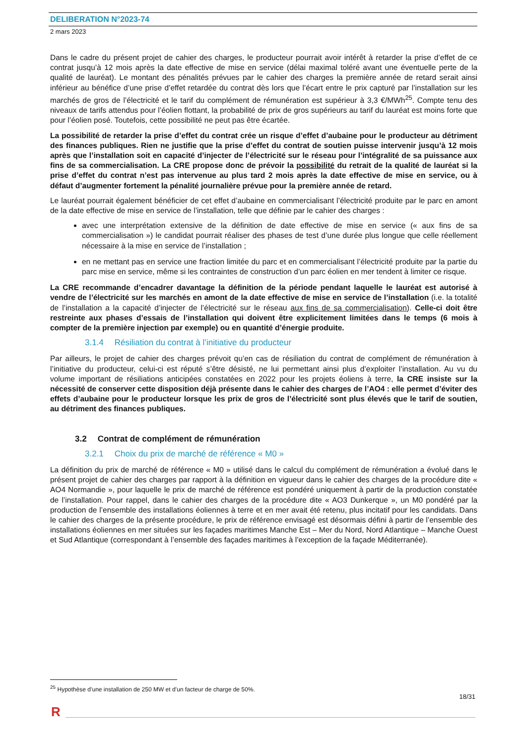DELIBERATION N°2023-74
2 mars 2023
Dans le cadre du présent projet de cahier des charges, le producteur pourrait avoir intérêt à retarder la prise d’effet de ce contrat jusqu’à 12 mois après la date effective de mise en service (délai maximal toléré avant une éventuelle perte de la qualité de lauréat). Le montant des pénalités prévues par le cahier des charges la première année de retard serait ainsi inférieur au bénéfice d’une prise d’effet retardée du contrat dès lors que l’écart entre le prix capturé par l’installation sur les marchés de gros de l’électricité et le tarif du complément de rémunération est supérieur à 3,3 €/MWh<sup>25</sup>. Compte tenu des niveaux de tarifs attendus pour l’éolien flottant, la probabilité de prix de gros supérieurs au tarif du lauréat est moins forte que pour l’éolien posé. Toutefois, cette possibilité ne peut pas être écartée.
La possibilité de retarder la prise d’effet du contrat crée un risque d’effet d’aubaine pour le producteur au détriment des finances publiques. Rien ne justifie que la prise d’effet du contrat de soutien puisse intervenir jusqu’à 12 mois après que l’installation soit en capacité d’injecter de l’électricité sur le réseau pour l’intégralité de sa puissance aux fins de sa commercialisation. La CRE propose donc de prévoir la possibilité du retrait de la qualité de lauréat si la prise d’effet du contrat n’est pas intervenue au plus tard 2 mois après la date effective de mise en service, ou à défaut d’augmenter fortement la pénalité journalière prévue pour la première année de retard.
Le lauréat pourrait également bénéficier de cet effet d’aubaine en commercialisant l’électricité produite par le parc en amont de la date effective de mise en service de l’installation, telle que définie par le cahier des charges :
avec une interprétation extensive de la définition de date effective de mise en service (« aux fins de sa commercialisation ») le candidat pourrait réaliser des phases de test d’une durée plus longue que celle réellement nécessaire à la mise en service de l’installation ;
en ne mettant pas en service une fraction limitée du parc et en commercialisant l’électricité produite par la partie du parc mise en service, même si les contraintes de construction d’un parc éolien en mer tendent à limiter ce risque.
La CRE recommande d’encadrer davantage la définition de la période pendant laquelle le lauréat est autorisé à vendre de l’électricité sur les marchés en amont de la date effective de mise en service de l’installation (i.e. la totalité de l’installation a la capacité d’injecter de l’électricité sur le réseau aux fins de sa commercialisation). Celle-ci doit être restreinte aux phases d’essais de l’installation qui doivent être explicitement limitées dans le temps (6 mois à compter de la première injection par exemple) ou en quantité d’énergie produite.
3.1.4 Résiliation du contrat à l’initiative du producteur
Par ailleurs, le projet de cahier des charges prévoit qu’en cas de résiliation du contrat de complément de rémunération à l’initiative du producteur, celui-ci est réputé s’être désisté, ne lui permettant ainsi plus d’exploiter l’installation. Au vu du volume important de résiliations anticipées constatées en 2022 pour les projets éoliens à terre, la CRE insiste sur la nécessité de conserver cette disposition déjà présente dans le cahier des charges de l’AO4 : elle permet d’éviter des effets d’aubaine pour le producteur lorsque les prix de gros de l’électricité sont plus élevés que le tarif de soutien, au détriment des finances publiques.
3.2 Contrat de complément de rémunération
3.2.1 Choix du prix de marché de référence « M0 »
La définition du prix de marché de référence « M0 » utilisé dans le calcul du complément de rémunération a évolué dans le présent projet de cahier des charges par rapport à la définition en vigueur dans le cahier des charges de la procédure dite « AO4 Normandie », pour laquelle le prix de marché de référence est pondéré uniquement à partir de la production constatée de l’installation. Pour rappel, dans le cahier des charges de la procédure dite « AO3 Dunkerque », un M0 pondéré par la production de l’ensemble des installations éoliennes à terre et en mer avait été retenu, plus incitatif pour les candidats. Dans le cahier des charges de la présente procédure, le prix de référence envisagé est désormais défini à partir de l’ensemble des installations éoliennes en mer situées sur les façades maritimes Manche Est – Mer du Nord, Nord Atlantique – Manche Ouest et Sud Atlantique (correspondant à l’ensemble des façades maritimes à l’exception de la façade Méditerranée).
<sup>25</sup> Hypothèse d’une installation de 250 MW et d’un facteur de charge de 50%.
18/31
R